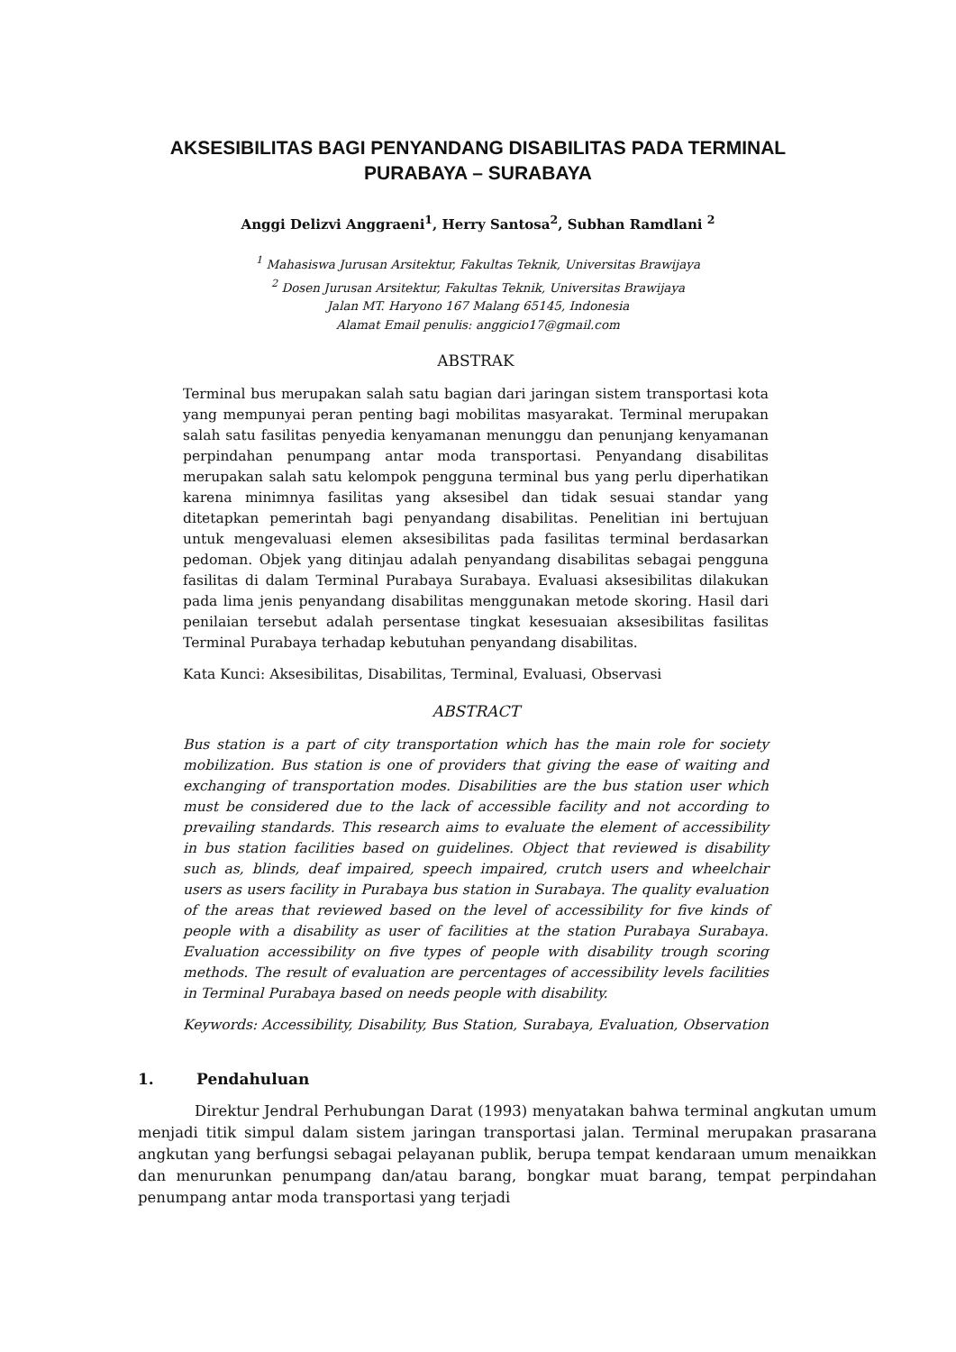AKSESIBILITAS BAGI PENYANDANG DISABILITAS PADA TERMINAL PURABAYA – SURABAYA
Anggi Delizvi Anggraeni<sup>1</sup>, Herry Santosa<sup>2</sup>, Subhan Ramdlani <sup>2</sup>
<sup>1</sup> Mahasiswa Jurusan Arsitektur, Fakultas Teknik, Universitas Brawijaya
<sup>2</sup> Dosen Jurusan Arsitektur, Fakultas Teknik, Universitas Brawijaya
Jalan MT. Haryono 167 Malang 65145, Indonesia
Alamat Email penulis: anggicio17@gmail.com
ABSTRAK
Terminal bus merupakan salah satu bagian dari jaringan sistem transportasi kota yang mempunyai peran penting bagi mobilitas masyarakat. Terminal merupakan salah satu fasilitas penyedia kenyamanan menunggu dan penunjang kenyamanan perpindahan penumpang antar moda transportasi. Penyandang disabilitas merupakan salah satu kelompok pengguna terminal bus yang perlu diperhatikan karena minimnya fasilitas yang aksesibel dan tidak sesuai standar yang ditetapkan pemerintah bagi penyandang disabilitas. Penelitian ini bertujuan untuk mengevaluasi elemen aksesibilitas pada fasilitas terminal berdasarkan pedoman. Objek yang ditinjau adalah penyandang disabilitas sebagai pengguna fasilitas di dalam Terminal Purabaya Surabaya. Evaluasi aksesibilitas dilakukan pada lima jenis penyandang disabilitas menggunakan metode skoring. Hasil dari penilaian tersebut adalah persentase tingkat kesesuaian aksesibilitas fasilitas Terminal Purabaya terhadap kebutuhan penyandang disabilitas.
Kata Kunci: Aksesibilitas, Disabilitas, Terminal, Evaluasi, Observasi
ABSTRACT
Bus station is a part of city transportation which has the main role for society mobilization. Bus station is one of providers that giving the ease of waiting and exchanging of transportation modes. Disabilities are the bus station user which must be considered due to the lack of accessible facility and not according to prevailing standards. This research aims to evaluate the element of accessibility in bus station facilities based on guidelines. Object that reviewed is disability such as, blinds, deaf impaired, speech impaired, crutch users and wheelchair users as users facility in Purabaya bus station in Surabaya. The quality evaluation of the areas that reviewed based on the level of accessibility for five kinds of people with a disability as user of facilities at the station Purabaya Surabaya. Evaluation accessibility on five types of people with disability trough scoring methods. The result of evaluation are percentages of accessibility levels facilities in Terminal Purabaya based on needs people with disability.
Keywords: Accessibility, Disability, Bus Station, Surabaya, Evaluation, Observation
1. Pendahuluan
Direktur Jendral Perhubungan Darat (1993) menyatakan bahwa terminal angkutan umum menjadi titik simpul dalam sistem jaringan transportasi jalan. Terminal merupakan prasarana angkutan yang berfungsi sebagai pelayanan publik, berupa tempat kendaraan umum menaikkan dan menurunkan penumpang dan/atau barang, bongkar muat barang, tempat perpindahan penumpang antar moda transportasi yang terjadi